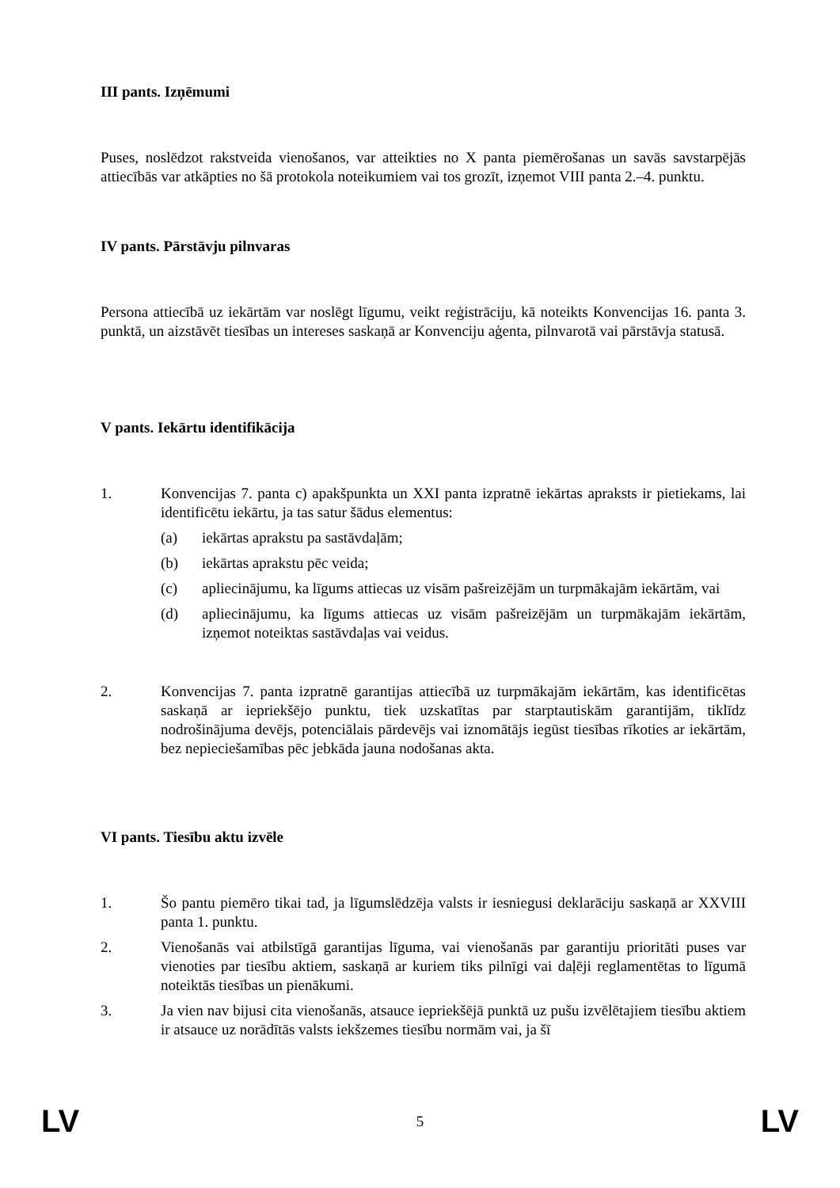III pants. Izņēmumi
Puses, noslēdzot rakstveida vienošanos, var atteikties no X panta piemērošanas un savās savstarpējās attiecībās var atkāpties no šā protokola noteikumiem vai tos grozīt, izņemot VIII panta 2.–4. punktu.
IV pants. Pārstāvju pilnvaras
Persona attiecībā uz iekārtām var noslēgt līgumu, veikt reģistrāciju, kā noteikts Konvencijas 16. panta 3. punktā, un aizstāvēt tiesības un intereses saskaņā ar Konvenciju aģenta, pilnvarotā vai pārstāvja statusā.
V pants. Iekārtu identifikācija
1. Konvencijas 7. panta c) apakšpunkta un XXI panta izpratnē iekārtas apraksts ir pietiekams, lai identificētu iekārtu, ja tas satur šādus elementus:
(a) iekārtas aprakstu pa sastāvdaļām;
(b) iekārtas aprakstu pēc veida;
(c) apliecinājumu, ka līgums attiecas uz visām pašreizējām un turpmākajām iekārtām, vai
(d) apliecinājumu, ka līgums attiecas uz visām pašreizējām un turpmākajām iekārtām, izņemot noteiktas sastāvdaļas vai veidus.
2. Konvencijas 7. panta izpratnē garantijas attiecībā uz turpmākajām iekārtām, kas identificētas saskaņā ar iepriekšējo punktu, tiek uzskatītas par starptautiskām garantijām, tiklīdz nodrošinājuma devējs, potenciālais pārdevējs vai iznomātājs iegūst tiesības rīkoties ar iekārtām, bez nepieciešamības pēc jebkāda jauna nodošanas akta.
VI pants. Tiesību aktu izvēle
1. Šo pantu piemēro tikai tad, ja līgumslēdzēja valsts ir iesniegusi deklarāciju saskaņā ar XXVIII panta 1. punktu.
2. Vienošanās vai atbilstīgā garantijas līguma, vai vienošanās par garantiju prioritāti puses var vienoties par tiesību aktiem, saskaņā ar kuriem tiks pilnīgi vai daļēji reglamentētas to līgumā noteiktās tiesības un pienākumi.
3. Ja vien nav bijusi cita vienošanās, atsauce iepriekšējā punktā uz pušu izvēlētajiem tiesību aktiem ir atsauce uz norādītās valsts iekšzemes tiesību normām vai, ja šī
LV 5 LV